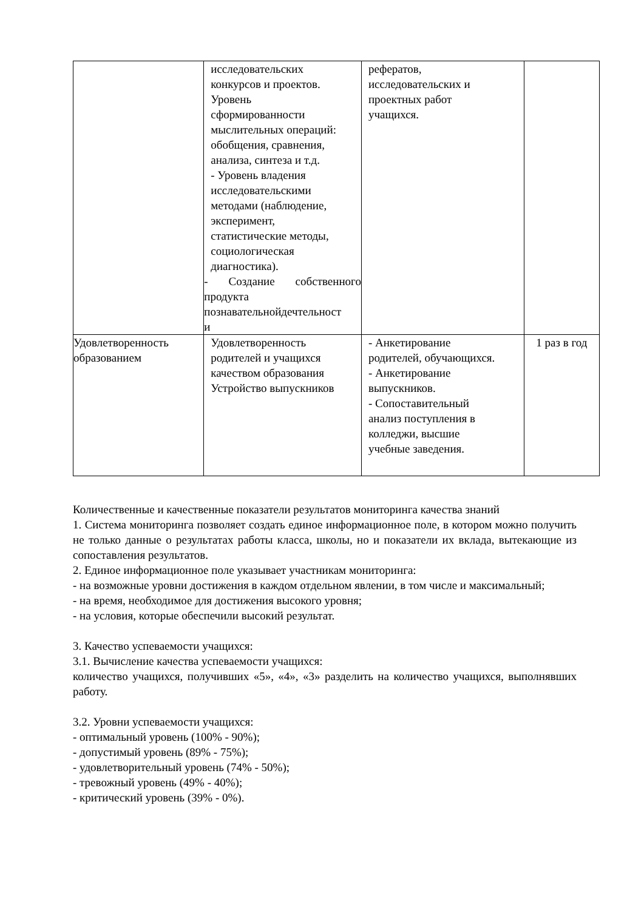| | исследовательских конкурсов и проектов. Уровень сформированности мыслительных операций: обобщения, сравнения, анализа, синтеза и т.д. - Уровень владения исследовательскими методами (наблюдение, эксперимент, статистические методы, социологическая диагностика). - Создание собственного продукта познавательнойдечтельност и | рефератов, исследовательских и проектных работ учащихся. | |
| Удовлетворенность образованием | Удовлетворенность родителей и учащихся качеством образования Устройство выпускников | - Анкетирование родителей, обучающихся. - Анкетирование выпускников. - Сопоставительный анализ поступления в колледжи, высшие учебные заведения. | 1 раз в год |
Количественные и качественные показатели результатов мониторинга качества знаний
1. Система мониторинга позволяет создать единое информационное поле, в котором можно получить не только данные о результатах работы класса, школы, но и показатели их вклада, вытекающие из сопоставления результатов.
2. Единое информационное поле указывает участникам мониторинга:
- на возможные уровни достижения в каждом отдельном явлении, в том числе и максимальный;
- на время, необходимое для достижения высокого уровня;
- на условия, которые обеспечили высокий результат.
3. Качество успеваемости учащихся:
3.1. Вычисление качества успеваемости учащихся:
количество учащихся, получивших «5», «4», «3» разделить на количество учащихся, выполнявших работу.
3.2. Уровни успеваемости учащихся:
- оптимальный уровень (100% - 90%);
- допустимый уровень (89% - 75%);
- удовлетворительный уровень (74% - 50%);
- тревожный уровень (49% - 40%);
- критический уровень (39% - 0%).